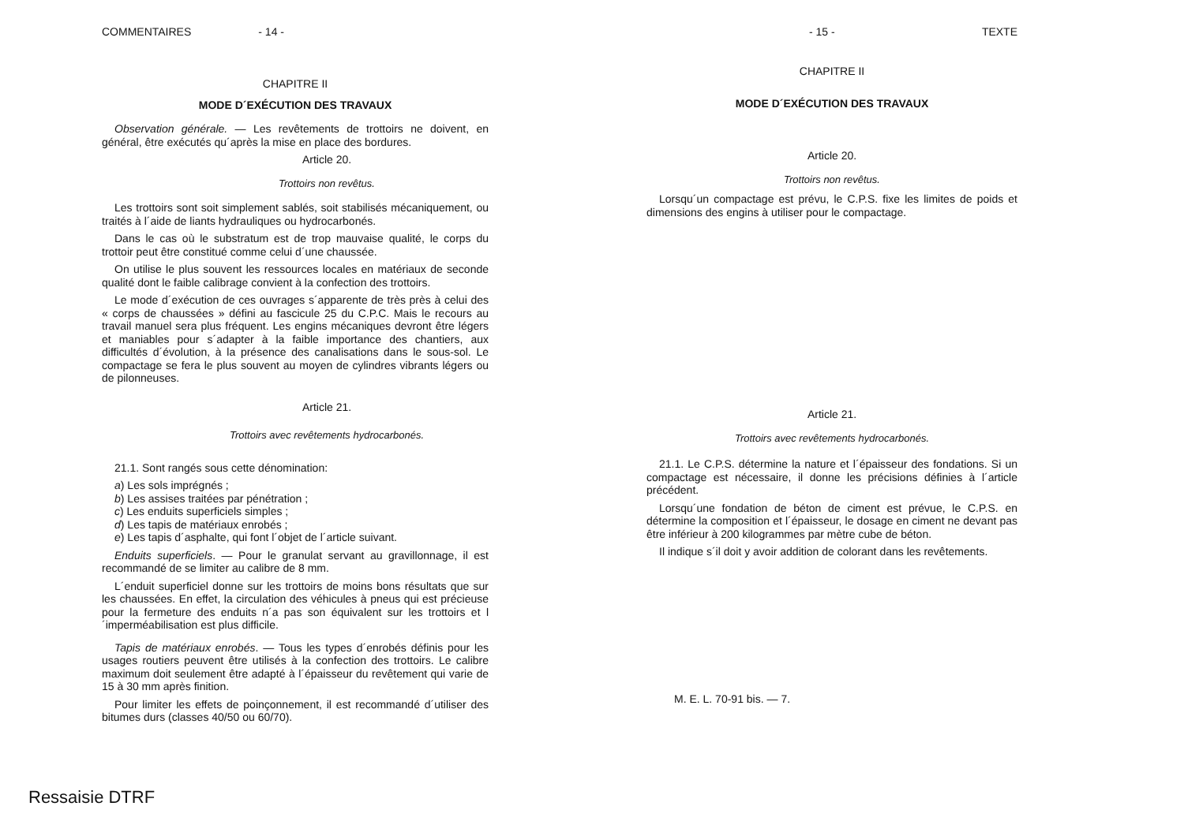COMMENTAIRES - 14 -
CHAPITRE II
MODE D´EXÉCUTION DES TRAVAUX
Observation générale. — Les revêtements de trottoirs ne doivent, en général, être exécutés qu´après la mise en place des bordures.
Article 20.
Trottoirs non revêtus.
Les trottoirs sont soit simplement sablés, soit stabilisés mécaniquement, ou traités à l´aide de liants hydrauliques ou hydrocarbonés.
Dans le cas où le substratum est de trop mauvaise qualité, le corps du trottoir peut être constitué comme celui d´une chaussée.
On utilise le plus souvent les ressources locales en matériaux de seconde qualité dont le faible calibrage convient à la confection des trottoirs.
Le mode d´exécution de ces ouvrages s´apparente de très près à celui des « corps de chaussées » défini au fascicule 25 du C.P.C. Mais le recours au travail manuel sera plus fréquent. Les engins mécaniques devront être légers et maniables pour s´adapter à la faible importance des chantiers, aux difficultés d´évolution, à la présence des canalisations dans le sous-sol. Le compactage se fera le plus souvent au moyen de cylindres vibrants légers ou de pilonneuses.
Article 21.
Trottoirs avec revêtements hydrocarbonés.
21.1. Sont rangés sous cette dénomination:
a) Les sols imprégnés ;
b) Les assises traitées par pénétration ;
c) Les enduits superficiels simples ;
d) Les tapis de matériaux enrobés ;
e) Les tapis d´asphalte, qui font l´objet de l´article suivant.
Enduits superficiels. — Pour le granulat servant au gravillonnage, il est recommandé de se limiter au calibre de 8 mm.
L´enduit superficiel donne sur les trottoirs de moins bons résultats que sur les chaussées. En effet, la circulation des véhicules à pneus qui est précieuse pour la fermeture des enduits n´a pas son équivalent sur les trottoirs et l´imperméabilisation est plus difficile.
Tapis de matériaux enrobés. — Tous les types d´enrobés définis pour les usages routiers peuvent être utilisés à la confection des trottoirs. Le calibre maximum doit seulement être adapté à l´épaisseur du revêtement qui varie de 15 à 30 mm après finition.
Pour limiter les effets de poinçonnement, il est recommandé d´utiliser des bitumes durs (classes 40/50 ou 60/70).
- 15 - TEXTE
CHAPITRE II
MODE D´EXÉCUTION DES TRAVAUX
Article 20.
Trottoirs non revêtus.
Lorsqu´un compactage est prévu, le C.P.S. fixe les limites de poids et dimensions des engins à utiliser pour le compactage.
Article 21.
Trottoirs avec revêtements hydrocarbonés.
21.1. Le C.P.S. détermine la nature et l´épaisseur des fondations. Si un compactage est nécessaire, il donne les précisions définies à l´article précédent.
Lorsqu´une fondation de béton de ciment est prévue, le C.P.S. en détermine la composition et l´épaisseur, le dosage en ciment ne devant pas être inférieur à 200 kilogrammes par mètre cube de béton.
Il indique s´il doit y avoir addition de colorant dans les revêtements.
M. E. L. 70-91 bis. — 7.
Ressaisie DTRF